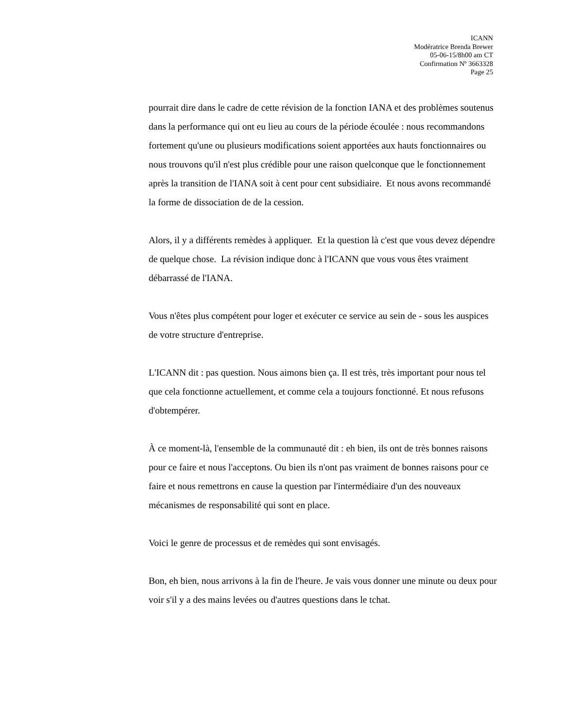ICANN
Modératrice Brenda Brewer
05-06-15/8h00 am CT
Confirmation Nº 3663328
Page 25
pourrait dire dans le cadre de cette révision de la fonction IANA et des problèmes soutenus dans la performance qui ont eu lieu au cours de la période écoulée : nous recommandons fortement qu'une ou plusieurs modifications soient apportées aux hauts fonctionnaires ou nous trouvons qu'il n'est plus crédible pour une raison quelconque que le fonctionnement après la transition de l'IANA soit à cent pour cent subsidiaire. Et nous avons recommandé la forme de dissociation de de la cession.
Alors, il y a différents remèdes à appliquer. Et la question là c'est que vous devez dépendre de quelque chose. La révision indique donc à l'ICANN que vous vous êtes vraiment débarrassé de l'IANA.
Vous n'êtes plus compétent pour loger et exécuter ce service au sein de - sous les auspices de votre structure d'entreprise.
L'ICANN dit : pas question. Nous aimons bien ça. Il est très, très important pour nous tel que cela fonctionne actuellement, et comme cela a toujours fonctionné. Et nous refusons d'obtempérer.
À ce moment-là, l'ensemble de la communauté dit : eh bien, ils ont de très bonnes raisons pour ce faire et nous l'acceptons. Ou bien ils n'ont pas vraiment de bonnes raisons pour ce faire et nous remettrons en cause la question par l'intermédiaire d'un des nouveaux mécanismes de responsabilité qui sont en place.
Voici le genre de processus et de remèdes qui sont envisagés.
Bon, eh bien, nous arrivons à la fin de l'heure. Je vais vous donner une minute ou deux pour voir s'il y a des mains levées ou d'autres questions dans le tchat.